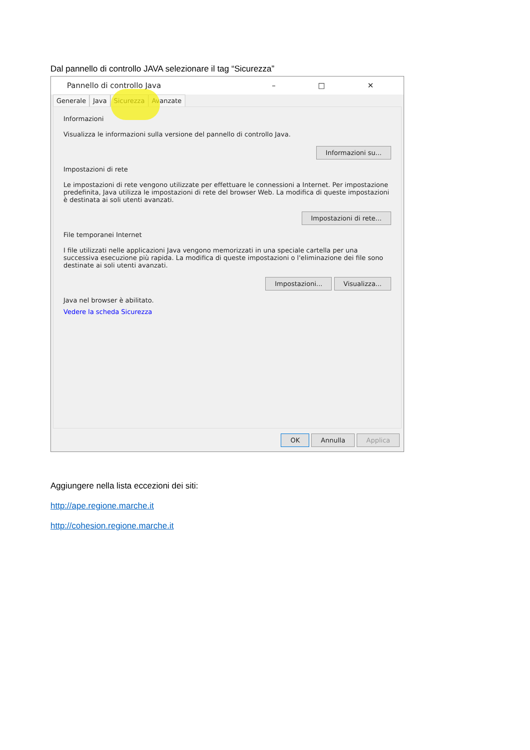Dal pannello di controllo JAVA selezionare il tag “Sicurezza”
Pannello di controllo Java – □ ✕
Generale Java Sicurezza Avanzate
Informazioni
Visualizza le informazioni sulla versione del pannello di controllo Java.
Informazioni su...
Impostazioni di rete
Le impostazioni di rete vengono utilizzate per effettuare le connessioni a Internet. Per impostazione predefinita, Java utilizza le impostazioni di rete del browser Web. La modifica di queste impostazioni è destinata ai soli utenti avanzati.
Impostazioni di rete...
File temporanei Internet
I file utilizzati nelle applicazioni Java vengono memorizzati in una speciale cartella per una successiva esecuzione più rapida. La modifica di queste impostazioni o l'eliminazione dei file sono destinate ai soli utenti avanzati.
Impostazioni... Visualizza...
Java nel browser è abilitato.
Vedere la scheda Sicurezza
OK Annulla Applica
Aggiungere nella lista eccezioni dei siti:
http://ape.regione.marche.it
http://cohesion.regione.marche.it